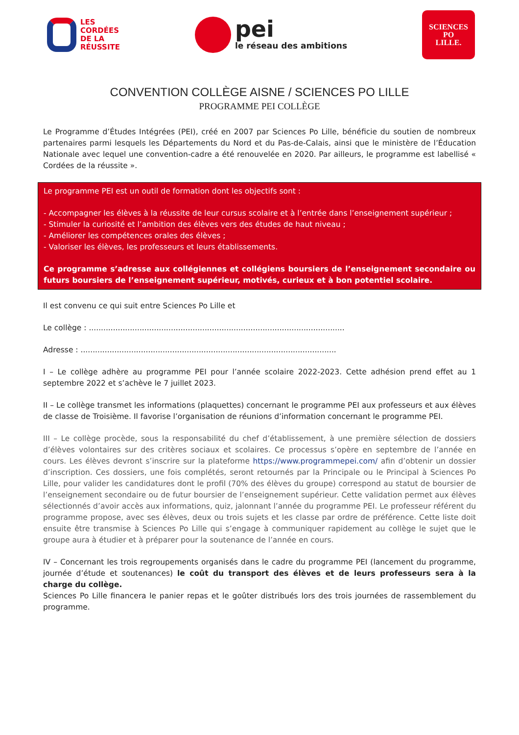LES
CORDÉES
DE LA
RÉUSSITE
pei
le réseau des ambitions
SCIENCES
PO
LILLE.
CONVENTION COLLÈGE AISNE / SCIENCES PO LILLE
PROGRAMME PEI COLLÈGE
Le Programme d’Études Intégrées (PEI), créé en 2007 par Sciences Po Lille, bénéficie du soutien de nombreux partenaires parmi lesquels les Départements du Nord et du Pas-de-Calais, ainsi que le ministère de l’Éducation Nationale avec lequel une convention-cadre a été renouvelée en 2020. Par ailleurs, le programme est labellisé « Cordées de la réussite ».
Le programme PEI est un outil de formation dont les objectifs sont :
- Accompagner les élèves à la réussite de leur cursus scolaire et à l’entrée dans l’enseignement supérieur ;
- Stimuler la curiosité et l’ambition des élèves vers des études de haut niveau ;
- Améliorer les compétences orales des élèves ;
- Valoriser les élèves, les professeurs et leurs établissements.
Ce programme s’adresse aux collégiennes et collégiens boursiers de l’enseignement secondaire ou futurs boursiers de l’enseignement supérieur, motivés, curieux et à bon potentiel scolaire.
Il est convenu ce qui suit entre Sciences Po Lille et
Le collège : ..........................................................................................................
Adresse : ..........................................................................................................
I – Le collège adhère au programme PEI pour l’année scolaire 2022-2023. Cette adhésion prend effet au 1 septembre 2022 et s’achève le 7 juillet 2023.
II – Le collège transmet les informations (plaquettes) concernant le programme PEI aux professeurs et aux élèves de classe de Troisième. Il favorise l’organisation de réunions d’information concernant le programme PEI.
III – Le collège procède, sous la responsabilité du chef d’établissement, à une première sélection de dossiers d’élèves volontaires sur des critères sociaux et scolaires. Ce processus s’opère en septembre de l’année en cours. Les élèves devront s’inscrire sur la plateforme https://www.programmepei.com/ afin d’obtenir un dossier d’inscription. Ces dossiers, une fois complétés, seront retournés par la Principale ou le Principal à Sciences Po Lille, pour valider les candidatures dont le profil (70% des élèves du groupe) correspond au statut de boursier de l’enseignement secondaire ou de futur boursier de l’enseignement supérieur. Cette validation permet aux élèves sélectionnés d’avoir accès aux informations, quiz, jalonnant l’année du programme PEI. Le professeur référent du programme propose, avec ses élèves, deux ou trois sujets et les classe par ordre de préférence. Cette liste doit ensuite être transmise à Sciences Po Lille qui s’engage à communiquer rapidement au collège le sujet que le groupe aura à étudier et à préparer pour la soutenance de l’année en cours.
IV – Concernant les trois regroupements organisés dans le cadre du programme PEI (lancement du programme, journée d’étude et soutenances) le coût du transport des élèves et de leurs professeurs sera à la charge du collège.
Sciences Po Lille financera le panier repas et le goûter distribués lors des trois journées de rassemblement du programme.